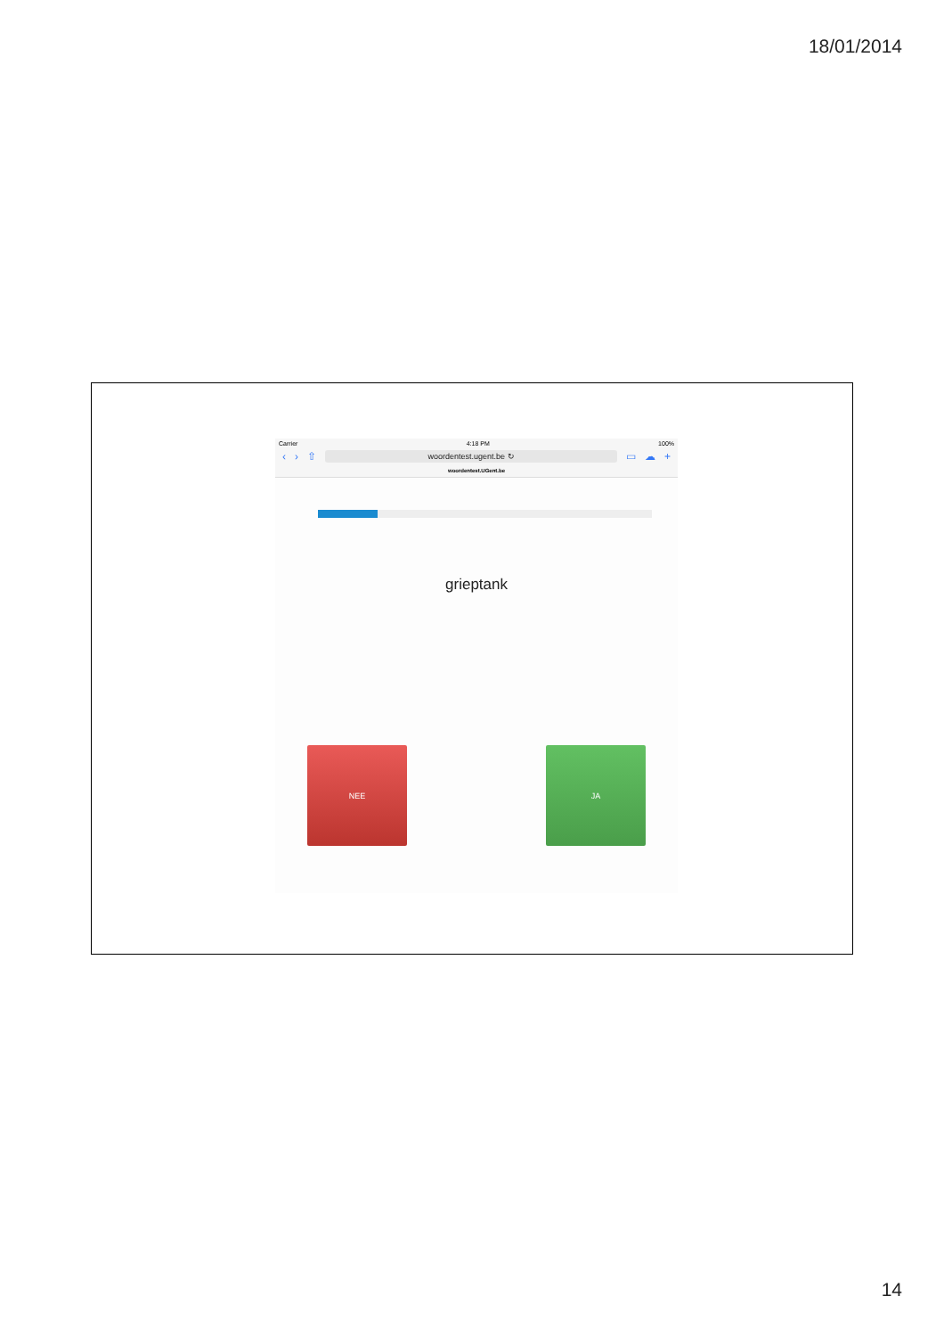18/01/2014
Carrier 4:18 PM 100%
‹ › ⇧
woordentest.ugent.be ↻
▭ ☁ +
woordentest.UGent.be
grieptank
NEE JA
14